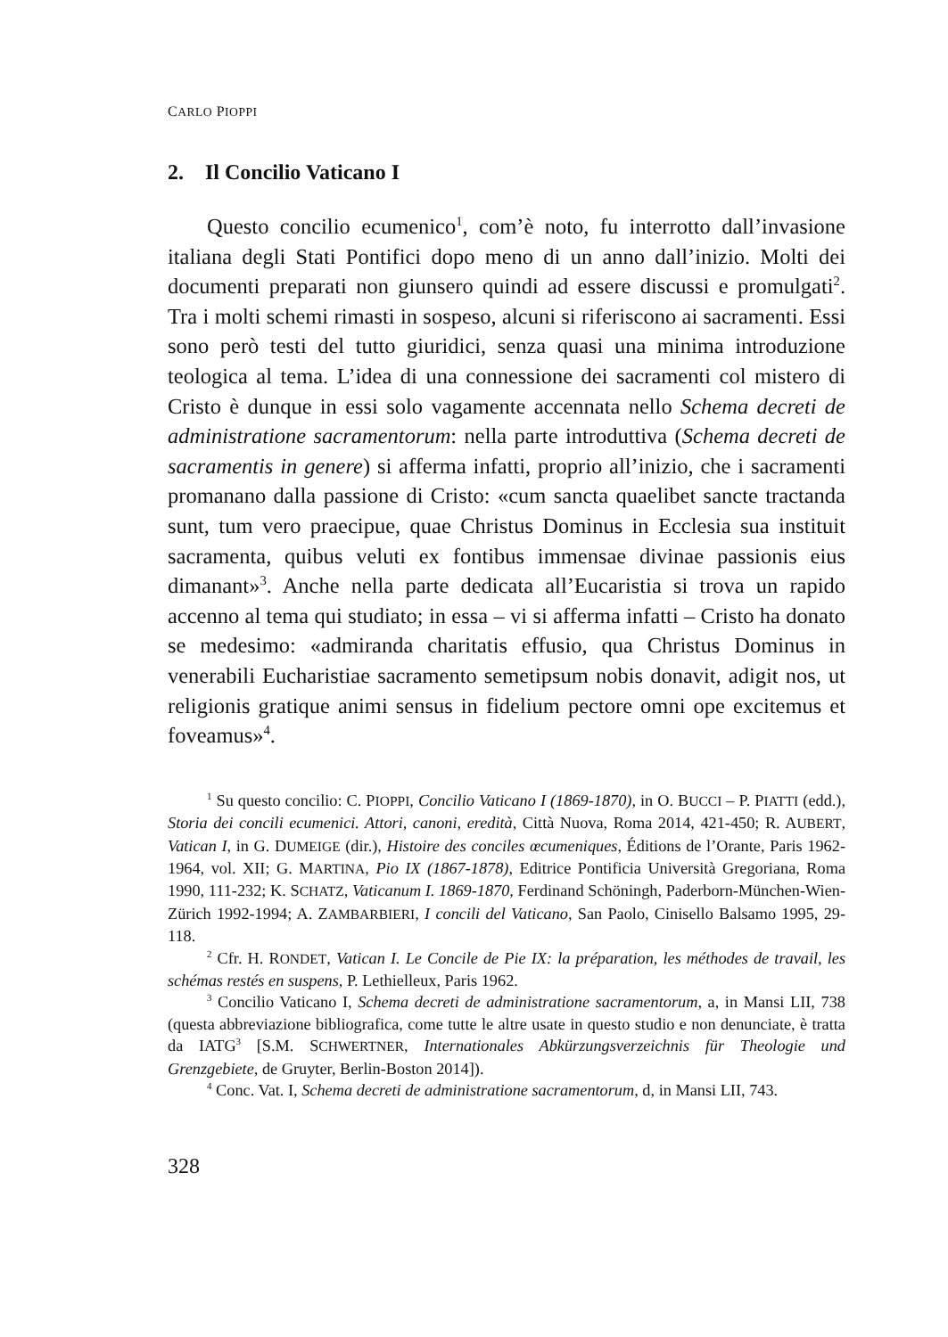CARLO PIOPPI
2. Il Concilio Vaticano I
Questo concilio ecumenico<sup>1</sup>, com’è noto, fu interrotto dall’invasione italiana degli Stati Pontifici dopo meno di un anno dall’inizio. Molti dei documenti preparati non giunsero quindi ad essere discussi e promulgati<sup>2</sup>. Tra i molti schemi rimasti in sospeso, alcuni si riferiscono ai sacramenti. Essi sono però testi del tutto giuridici, senza quasi una minima introduzione teologica al tema. L’idea di una connessione dei sacramenti col mistero di Cristo è dunque in essi solo vagamente accennata nello Schema decreti de administratione sacramentorum: nella parte introduttiva (Schema decreti de sacramentis in genere) si afferma infatti, proprio all’inizio, che i sacramenti promanano dalla passione di Cristo: «cum sancta quaelibet sancte tractanda sunt, tum vero praecipue, quae Christus Dominus in Ecclesia sua instituit sacramenta, quibus veluti ex fontibus immensae divinae passionis eius dimanant»<sup>3</sup>. Anche nella parte dedicata all’Eucaristia si trova un rapido accenno al tema qui studiato; in essa – vi si afferma infatti – Cristo ha donato se medesimo: «admiranda charitatis effusio, qua Christus Dominus in venerabili Eucharistiae sacramento semetipsum nobis donavit, adigit nos, ut religionis gratique animi sensus in fidelium pectore omni ope excitemus et foveamus»<sup>4</sup>.
<sup>1</sup> Su questo concilio: C. PIOPPI, Concilio Vaticano I (1869-1870), in O. BUCCI – P. PIATTI (edd.), Storia dei concili ecumenici. Attori, canoni, eredità, Città Nuova, Roma 2014, 421-450; R. AUBERT, Vatican I, in G. DUMEIGE (dir.), Histoire des conciles œcumeniques, Éditions de l’Orante, Paris 1962-1964, vol. XII; G. MARTINA, Pio IX (1867-1878), Editrice Pontificia Università Gregoriana, Roma 1990, 111-232; K. SCHATZ, Vaticanum I. 1869-1870, Ferdinand Schöningh, Paderborn-München-Wien-Zürich 1992-1994; A. ZAMBARBIERI, I concili del Vaticano, San Paolo, Cinisello Balsamo 1995, 29-118.
<sup>2</sup> Cfr. H. RONDET, Vatican I. Le Concile de Pie IX: la préparation, les méthodes de travail, les schémas restés en suspens, P. Lethielleux, Paris 1962.
<sup>3</sup> Concilio Vaticano I, Schema decreti de administratione sacramentorum, a, in Mansi LII, 738 (questa abbreviazione bibliografica, come tutte le altre usate in questo studio e non denunciate, è tratta da IATG<sup>3</sup> [S.M. SCHWERTNER, Internationales Abkürzungsverzeichnis für Theologie und Grenzgebiete, de Gruyter, Berlin-Boston 2014]).
<sup>4</sup> Conc. Vat. I, Schema decreti de administratione sacramentorum, d, in Mansi LII, 743.
328